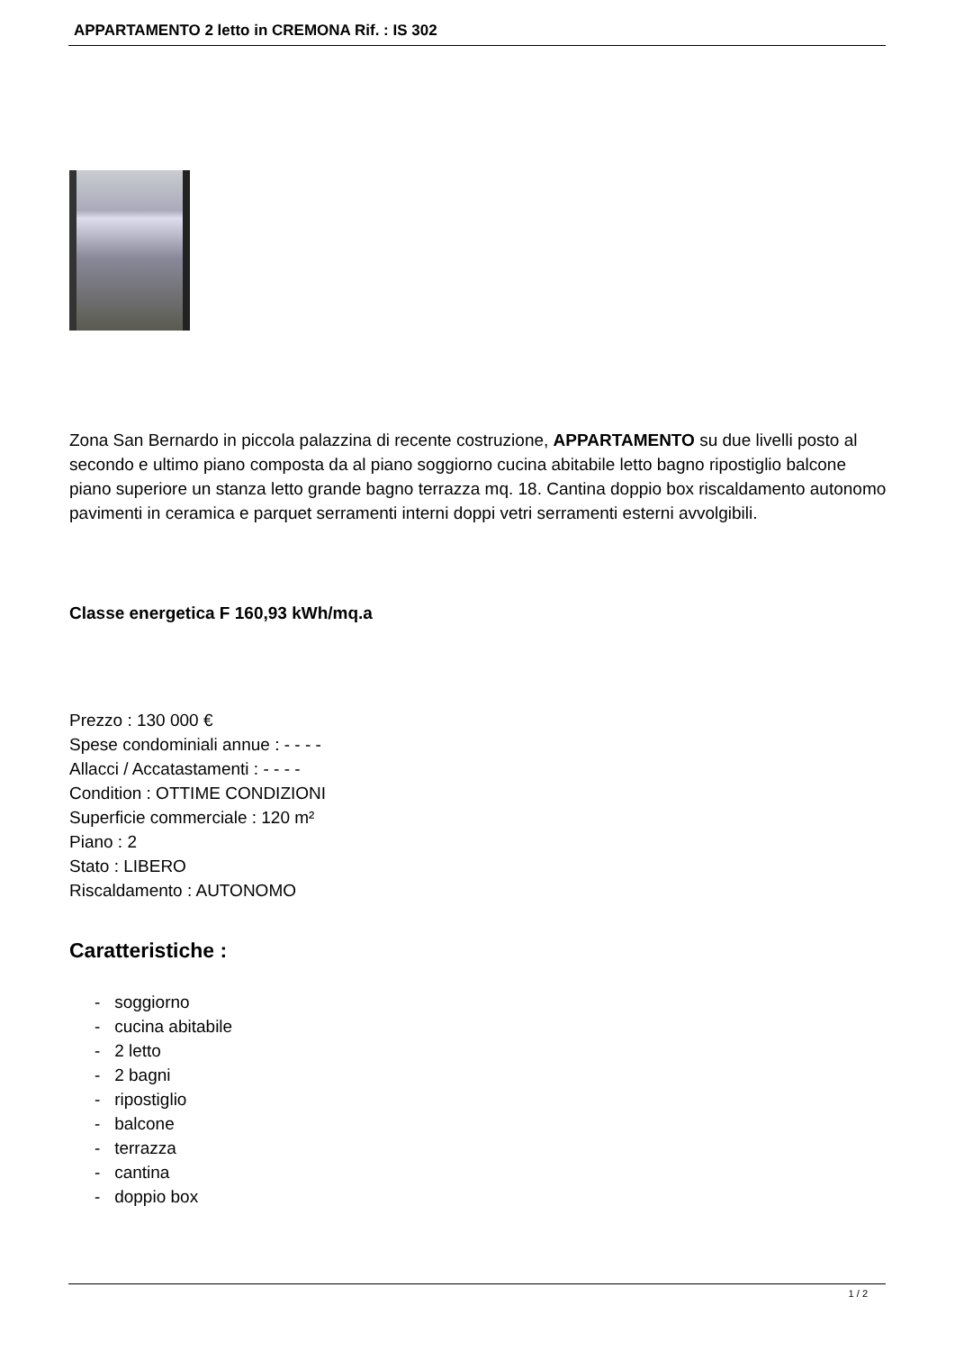APPARTAMENTO 2 letto in CREMONA Rif. : IS 302
Zona San Bernardo in piccola palazzina di recente costruzione, APPARTAMENTO su due livelli posto al secondo e ultimo piano composta da al piano soggiorno cucina abitabile letto bagno ripostiglio balcone piano superiore un stanza letto grande bagno terrazza mq. 18. Cantina doppio box riscaldamento autonomo pavimenti in ceramica e parquet serramenti interni doppi vetri serramenti esterni avvolgibili.
Classe energetica F 160,93 kWh/mq.a
Prezzo : 130 000 €
Spese condominiali annue : - - - -
Allacci / Accatastamenti : - - - -
Condition : OTTIME CONDIZIONI
Superficie commerciale : 120 m²
Piano : 2
Stato : LIBERO
Riscaldamento : AUTONOMO
Caratteristiche :
- soggiorno
- cucina abitabile
- 2 letto
- 2 bagni
- ripostiglio
- balcone
- terrazza
- cantina
- doppio box
1 / 2